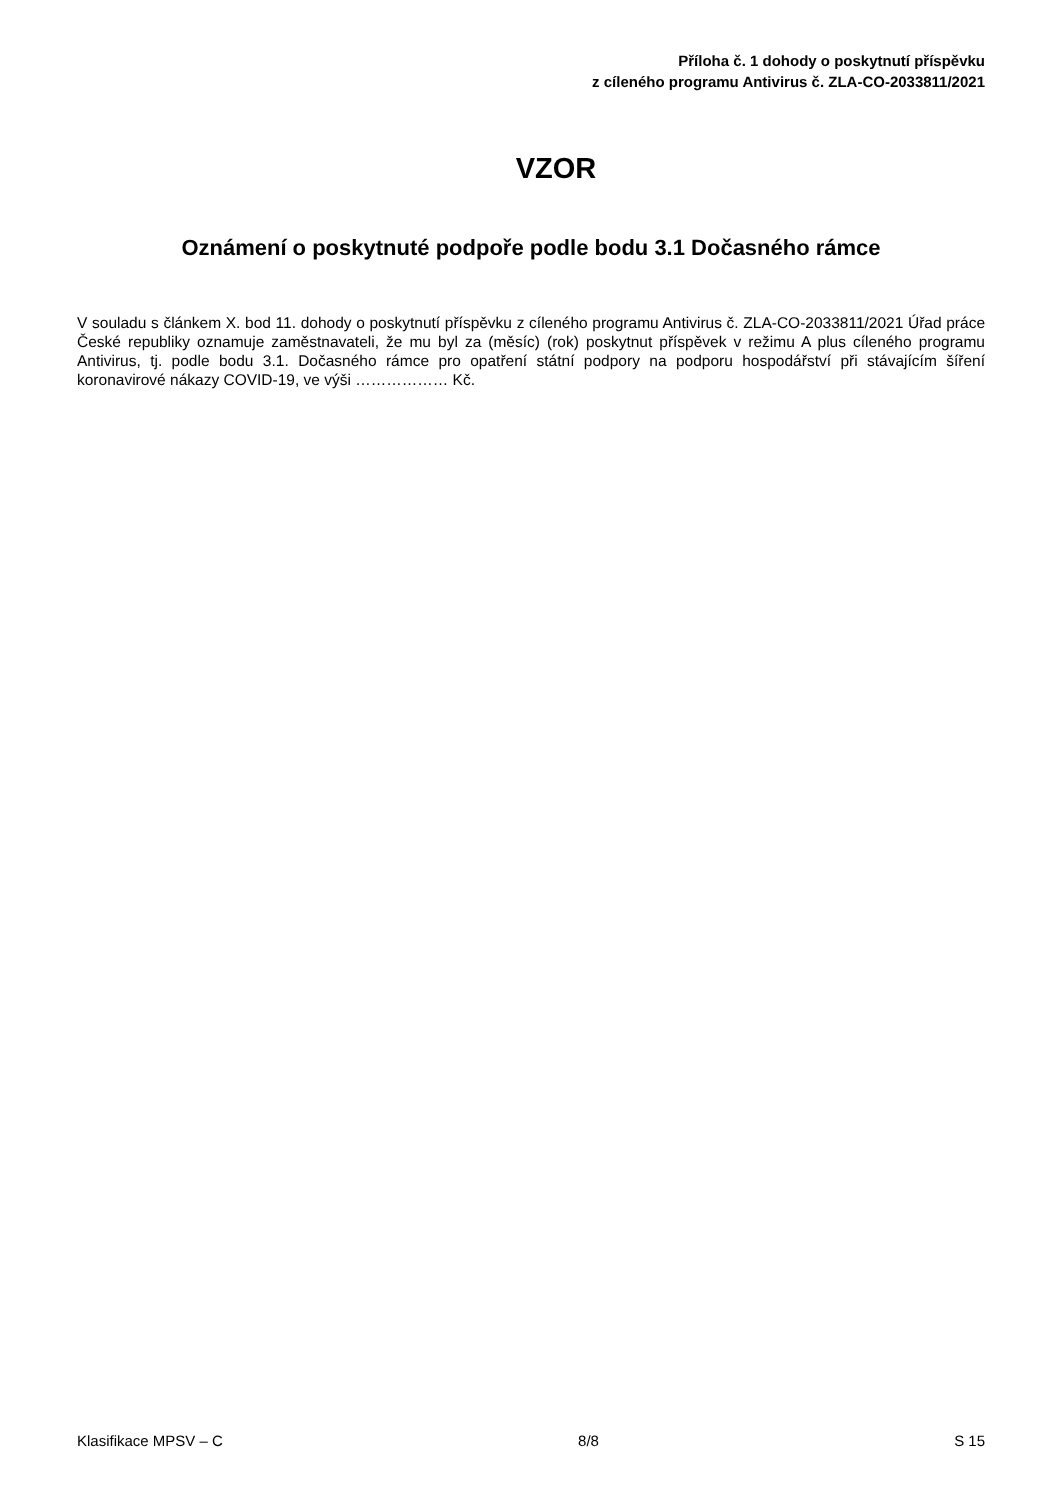Příloha č. 1 dohody o poskytnutí příspěvku
z cíleného programu Antivirus č. ZLA-CO-2033811/2021
VZOR
Oznámení o poskytnuté podpoře podle bodu 3.1 Dočasného rámce
V souladu s článkem X. bod 11. dohody o poskytnutí příspěvku z cíleného programu Antivirus č. ZLA-CO-2033811/2021 Úřad práce České republiky oznamuje zaměstnavateli, že mu byl za (měsíc) (rok) poskytnut příspěvek v režimu A plus cíleného programu Antivirus, tj. podle bodu 3.1. Dočasného rámce pro opatření státní podpory na podporu hospodářství při stávajícím šíření koronavirové nákazy COVID-19, ve výši ……………… Kč.
Klasifikace MPSV – C 8/8 S 15